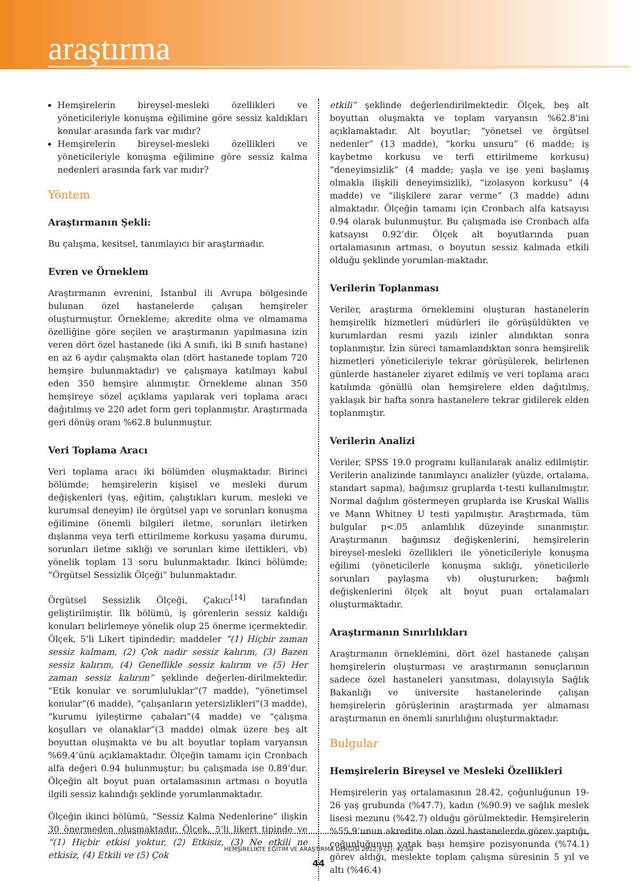araştırma
Hemşirelerin bireysel-mesleki özellikleri ve yöneticileriyle konuşma eğilimine göre sessiz kaldıkları konular arasında fark var mıdır?
Hemşirelerin bireysel-mesleki özellikleri ve yöneticileriyle konuşma eğilimine göre sessiz kalma nedenleri arasında fark var mıdır?
Yöntem
Araştırmanın Şekli:
Bu çalışma, kesitsel, tanımlayıcı bir araştırmadır.
Evren ve Örneklem
Araştırmanın evrenini, İstanbul ili Avrupa bölgesinde bulunan özel hastanelerde çalışan hemşireler oluşturmuştur. Örnekleme; akredite olma ve olmamama özelliğine göre seçilen ve araştırmanın yapılmasına izin veren dört özel hastanede (iki A sınıfı, iki B sınıfı hastane) en az 6 aydır çalışmakta olan (dört hastanede toplam 720 hemşire bulunmaktadır) ve çalışmaya katılmayı kabul eden 350 hemşire alınmıştır. Örnekleme alınan 350 hemşireye sözel açıklama yapılarak veri toplama aracı dağıtılmış ve 220 adet form geri toplanmıştır. Araştırmada geri dönüş oranı %62.8 bulunmuştur.
Veri Toplama Aracı
Veri toplama aracı iki bölümden oluşmaktadır. Birinci bölümde; hemşirelerin kişisel ve mesleki durum değişkenleri (yaş, eğitim, çalıştıkları kurum, mesleki ve kurumsal deneyim) ile örgütsel yapı ve sorunları konuşma eğilimine (önemli bilgileri iletme, sorunları iletirken dışlanma veya terfi ettirilmeme korkusu yaşama durumu, sorunları iletme sıklığı ve sorunları kime ilettikleri, vb) yönelik toplam 13 soru bulunmaktadır. İkinci bölümde; “Örgütsel Sessizlik Ölçeği” bulunmaktadır.
Örgütsel Sessizlik Ölçeği, Çakıcı<sup>[14]</sup> tarafından geliştirilmiştir. İlk bölümü, iş görenlerin sessiz kaldığı konuları belirlemeye yönelik olup 25 önerme içermektedir. Ölçek, 5’li Likert tipindedir; maddeler “(1) Hiçbir zaman sessiz kalmam, (2) Çok nadir sessiz kalırım, (3) Bazen sessiz kalırım, (4) Genellikle sessiz kalırım ve (5) Her zaman sessiz kalırım” şeklinde değerlen-dirilmektedir. “Etik konular ve sorumluluklar”(7 madde), “yönetimsel konular”(6 madde), “çalışanların yetersizlikleri”(3 madde), “kurumu iyileştirme çabaları”(4 madde) ve “çalışma koşulları ve olanaklar”(3 madde) olmak üzere beş alt boyuttan oluşmakta ve bu alt boyutlar toplam varyansın %69.4’ünü açıklamaktadır. Ölçeğin tamamı için Cronbach alfa değeri 0.94 bulunmuştur; bu çalışmada ise 0.89’dur. Ölçeğin alt boyut puan ortalamasının artması o boyutla ilgili sessiz kalındığı şeklinde yorumlanmaktadır.
Ölçeğin ikinci bölümü, “Sessiz Kalma Nedenlerine” ilişkin 30 önermeden oluşmaktadır. Ölçek, 5’li likert tipinde ve “(1) Hiçbir etkisi yoktur, (2) Etkisiz, (3) Ne etkili ne etkisiz, (4) Etkili ve (5) Çok
etkili” şeklinde değerlendirilmektedir. Ölçek, beş alt boyuttan oluşmakta ve toplam varyansın %62.8’ini açıklamaktadır. Alt boyutlar; “yönetsel ve örgütsel nedenler” (13 madde), “korku unsuru” (6 madde; iş kaybetme korkusu ve terfi ettirilmeme korkusu) “deneyimsizlik” (4 madde; yaşla ve işe yeni başlamış olmakla ilişkili deneyimsizlik), “izolasyon korkusu” (4 madde) ve “ilişkilere zarar verme” (3 madde) adını almaktadır. Ölçeğin tamamı için Cronbach alfa katsayısı 0.94 olarak bulunmuştur. Bu çalışmada ise Cronbach alfa katsayısı 0.92’dir. Ölçek alt boyutlarında puan ortalamasının artması, o boyutun sessiz kalmada etkili olduğu şeklinde yorumlan-maktadır.
Verilerin Toplanması
Veriler, araştırma örneklemini oluşturan hastanelerin hemşirelik hizmetleri müdürleri ile görüşüldükten ve kurumlardan resmi yazılı izinler alındıktan sonra toplanmıştır. İzin süreci tamamlandıktan sonra hemşirelik hizmetleri yöneticileriyle tekrar görüşülerek, belirlenen günlerde hastaneler ziyaret edilmiş ve veri toplama aracı katılımda gönüllü olan hemşirelere elden dağıtılmış, yaklaşık bir hafta sonra hastanelere tekrar gidilerek elden toplanmıştır.
Verilerin Analizi
Veriler, SPSS 19.0 programı kullanılarak analiz edilmiştir. Verilerin analizinde tanımlayıcı analizler (yüzde, ortalama, standart sapma), bağımsız gruplarda t-testi kullanılmıştır. Normal dağılım göstermeyen gruplarda ise Kruskal Wallis ve Mann Whitney U testi yapılmıştır. Araştırmada, tüm bulgular p<.05 anlamlılık düzeyinde sınanmıştır. Araştırmanın bağımsız değişkenlerini, hemşirelerin bireysel-mesleki özellikleri ile yöneticileriyle konuşma eğilimi (yöneticilerle konuşma sıklığı, yöneticilerle sorunları paylaşma vb) oluştururken; bağımlı değişkenlerini ölçek alt boyut puan ortalamaları oluşturmaktadır.
Araştırmanın Sınırlılıkları
Araştırmanın örneklemini, dört özel hastanede çalışan hemşirelerin oluşturması ve araştırmanın sonuçlarının sadece özel hastaneleri yansıtması, dolayısıyla Sağlık Bakanlığı ve üniversite hastanelerinde çalışan hemşirelerin görüşlerinin araştırmada yer almaması araştırmanın en önemli sınırlılığını oluşturmaktadır.
Bulgular
Hemşirelerin Bireysel ve Mesleki Özellikleri
Hemşirelerin yaş ortalamasının 28.42, çoğunluğunun 19-26 yaş grubunda (%47.7), kadın (%90.9) ve sağlık meslek lisesi mezunu (%42.7) olduğu görülmektedir. Hemşirelerin %55.9’unun akredite olan özel hastanelerde görev yaptığı, çoğunluğunun yatak başı hemşire pozisyonunda (%74.1) görev aldığı, meslekte toplam çalışma süresinin 5 yıl ve altı (%46.4)
HEMŞİRELİKTE EĞİTİM VE ARAŞTIRMA DERGİSİ 2012;9 (2): 42-50
44